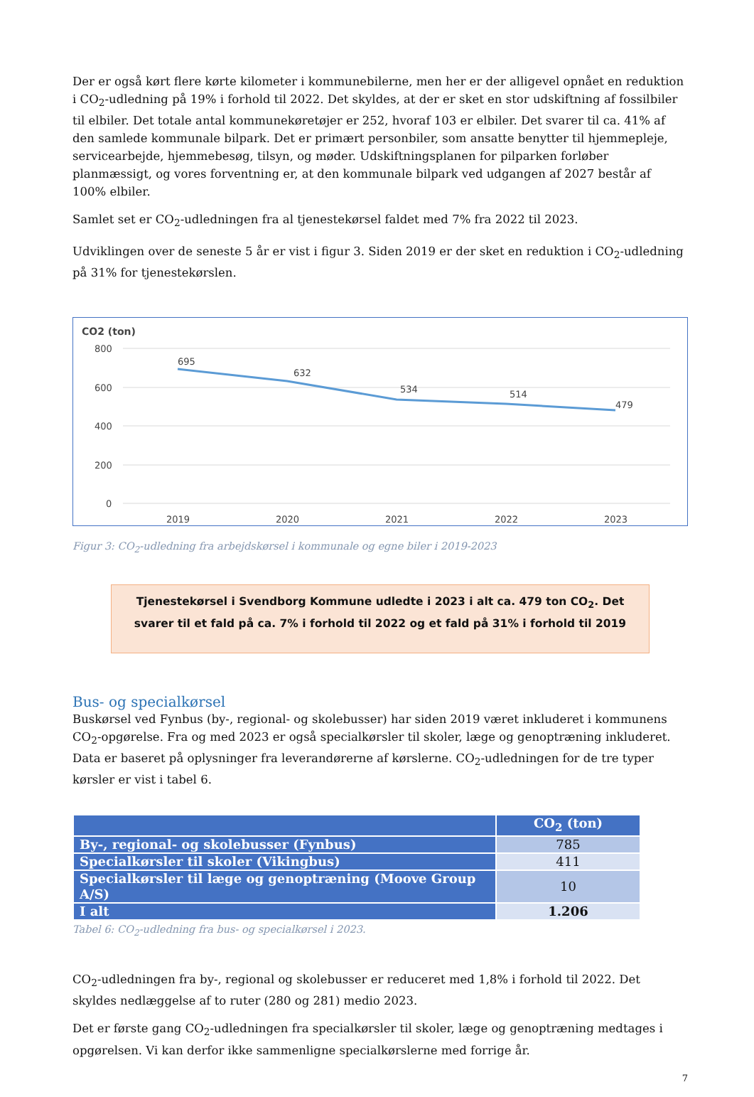Der er også kørt flere kørte kilometer i kommunebilerne, men her er der alligevel opnået en reduktion i CO<sub>2</sub>-udledning på 19% i forhold til 2022. Det skyldes, at der er sket en stor udskiftning af fossilbiler til elbiler. Det totale antal kommunekøretøjer er 252, hvoraf 103 er elbiler. Det svarer til ca. 41% af den samlede kommunale bilpark. Det er primært personbiler, som ansatte benytter til hjemmepleje, servicearbejde, hjemmebesøg, tilsyn, og møder. Udskiftningsplanen for pilparken forløber planmæssigt, og vores forventning er, at den kommunale bilpark ved udgangen af 2027 består af 100% elbiler.
Samlet set er CO<sub>2</sub>-udledningen fra al tjenestekørsel faldet med 7% fra 2022 til 2023.
Udviklingen over de seneste 5 år er vist i figur 3. Siden 2019 er der sket en reduktion i CO<sub>2</sub>-udledning på 31% for tjenestekørslen.
CO2 (ton)
800
600
400
200
0
695
632
534
514
479
2019
2020
2021
2022
2023
Figur 3: CO<sub>2</sub>-udledning fra arbejdskørsel i kommunale og egne biler i 2019-2023
Tjenestekørsel i Svendborg Kommune udledte i 2023 i alt ca. 479 ton CO<sub>2</sub>. Det svarer til et fald på ca. 7% i forhold til 2022 og et fald på 31% i forhold til 2019
Bus- og specialkørsel
Buskørsel ved Fynbus (by-, regional- og skolebusser) har siden 2019 været inkluderet i kommunens CO<sub>2</sub>-opgørelse. Fra og med 2023 er også specialkørsler til skoler, læge og genoptræning inkluderet. Data er baseret på oplysninger fra leverandørerne af kørslerne. CO<sub>2</sub>-udledningen for de tre typer kørsler er vist i tabel 6.
| | CO<sub>2</sub> (ton) |
| --- | --- |
| By-, regional- og skolebusser (Fynbus) | 785 |
| Specialkørsler til skoler (Vikingbus) | 411 |
| Specialkørsler til læge og genoptræning (Moove Group A/S) | 10 |
| I alt | 1.206 |
Tabel 6: CO<sub>2</sub>-udledning fra bus- og specialkørsel i 2023.
CO<sub>2</sub>-udledningen fra by-, regional og skolebusser er reduceret med 1,8% i forhold til 2022. Det skyldes nedlæggelse af to ruter (280 og 281) medio 2023.
Det er første gang CO<sub>2</sub>-udledningen fra specialkørsler til skoler, læge og genoptræning medtages i opgørelsen. Vi kan derfor ikke sammenligne specialkørslerne med forrige år.
7